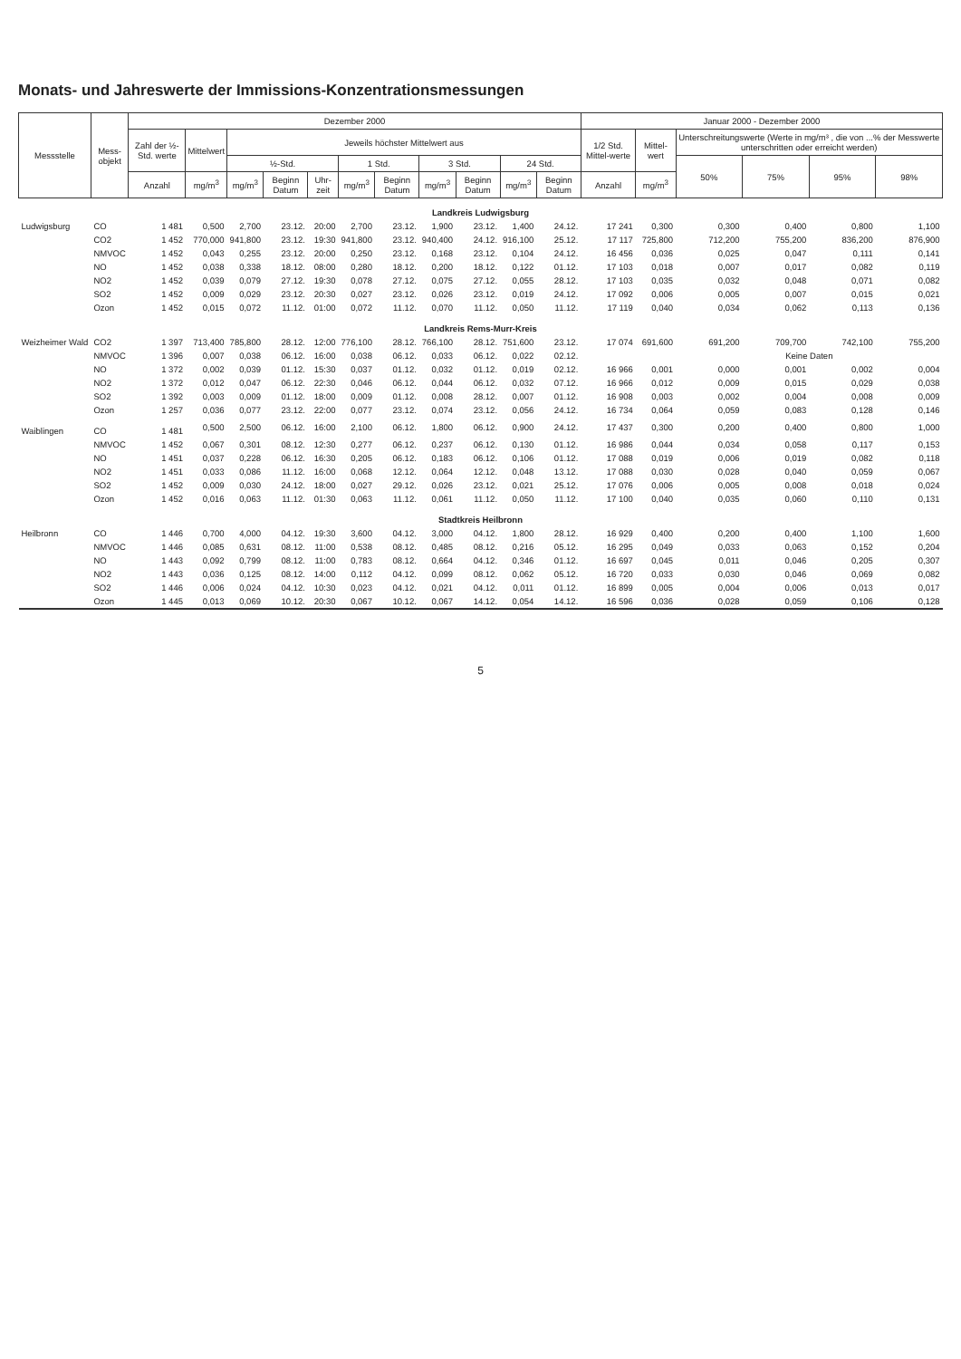Monats- und Jahreswerte der Immissions-Konzentrationsmessungen
| Messstelle | Mess- objekt | Dezember 2000 | | | | | | | | | | | Januar 2000 - Dezember 2000 | | | | | |
| --- | --- | --- | --- | --- | --- | --- | --- | --- | --- | --- | --- | --- | --- | --- | --- | --- | --- | --- |
| | | Zahl der ½-Std. werte | Mittelwert | Jeweils höchster Mittelwert aus | | | | | | | | | 1/2 Std. Mittel-werte | Mittel-wert | Unterschreitungswerte (Werte in mg/m³ , die von ...% der Messwerte unterschritten oder erreicht werden) | | | |
| | | | | ½-Std. | | | 1 Std. | | 3 Std. | | 24 Std. | | | | 50% | 75% | 95% | 98% |
| | | Anzahl | mg/m<sup>3</sup> | mg/m<sup>3</sup> | Beginn Datum | Uhr-zeit | mg/m<sup>3</sup> | Beginn Datum | mg/m<sup>3</sup> | Beginn Datum | mg/m<sup>3</sup> | Beginn Datum | Anzahl | mg/m<sup>3</sup> | | | | |
| Landkreis Ludwigsburg | | | | | | | | | | | | | | | | | | |
| Ludwigsburg | CO | 1 481 | 0,500 | 2,700 | 23.12. | 20:00 | 2,700 | 23.12. | 1,900 | 23.12. | 1,400 | 24.12. | 17 241 | 0,300 | 0,300 | 0,400 | 0,800 | 1,100 |
| | CO2 | 1 452 | 770,000 | 941,800 | 23.12. | 19:30 | 941,800 | 23.12. | 940,400 | 24.12. | 916,100 | 25.12. | 17 117 | 725,800 | 712,200 | 755,200 | 836,200 | 876,900 |
| | NMVOC | 1 452 | 0,043 | 0,255 | 23.12. | 20:00 | 0,250 | 23.12. | 0,168 | 23.12. | 0,104 | 24.12. | 16 456 | 0,036 | 0,025 | 0,047 | 0,111 | 0,141 |
| | NO | 1 452 | 0,038 | 0,338 | 18.12. | 08:00 | 0,280 | 18.12. | 0,200 | 18.12. | 0,122 | 01.12. | 17 103 | 0,018 | 0,007 | 0,017 | 0,082 | 0,119 |
| | NO2 | 1 452 | 0,039 | 0,079 | 27.12. | 19:30 | 0,078 | 27.12. | 0,075 | 27.12. | 0,055 | 28.12. | 17 103 | 0,035 | 0,032 | 0,048 | 0,071 | 0,082 |
| | SO2 | 1 452 | 0,009 | 0,029 | 23.12. | 20:30 | 0,027 | 23.12. | 0,026 | 23.12. | 0,019 | 24.12. | 17 092 | 0,006 | 0,005 | 0,007 | 0,015 | 0,021 |
| | Ozon | 1 452 | 0,015 | 0,072 | 11.12. | 01:00 | 0,072 | 11.12. | 0,070 | 11.12. | 0,050 | 11.12. | 17 119 | 0,040 | 0,034 | 0,062 | 0,113 | 0,136 |
| Landkreis Rems-Murr-Kreis | | | | | | | | | | | | | | | | | | |
| Weizheimer Wald | CO2 | 1 397 | 713,400 | 785,800 | 28.12. | 12:00 | 776,100 | 28.12. | 766,100 | 28.12. | 751,600 | 23.12. | 17 074 | 691,600 | 691,200 | 709,700 | 742,100 | 755,200 |
| | NMVOC | 1 396 | 0,007 | 0,038 | 06.12. | 16:00 | 0,038 | 06.12. | 0,033 | 06.12. | 0,022 | 02.12. | | | Keine Daten | | | |
| | NO | 1 372 | 0,002 | 0,039 | 01.12. | 15:30 | 0,037 | 01.12. | 0,032 | 01.12. | 0,019 | 02.12. | 16 966 | 0,001 | 0,000 | 0,001 | 0,002 | 0,004 |
| | NO2 | 1 372 | 0,012 | 0,047 | 06.12. | 22:30 | 0,046 | 06.12. | 0,044 | 06.12. | 0,032 | 07.12. | 16 966 | 0,012 | 0,009 | 0,015 | 0,029 | 0,038 |
| | SO2 | 1 392 | 0,003 | 0,009 | 01.12. | 18:00 | 0,009 | 01.12. | 0,008 | 28.12. | 0,007 | 01.12. | 16 908 | 0,003 | 0,002 | 0,004 | 0,008 | 0,009 |
| | Ozon | 1 257 | 0,036 | 0,077 | 23.12. | 22:00 | 0,077 | 23.12. | 0,074 | 23.12. | 0,056 | 24.12. | 16 734 | 0,064 | 0,059 | 0,083 | 0,128 | 0,146 |
| Waiblingen | CO | 1 481 | 0,500 | 2,500 | 06.12. | 16:00 | 2,100 | 06.12. | 1,800 | 06.12. | 0,900 | 24.12. | 17 437 | 0,300 | 0,200 | 0,400 | 0,800 | 1,000 |
| | NMVOC | 1 452 | 0,067 | 0,301 | 08.12. | 12:30 | 0,277 | 06.12. | 0,237 | 06.12. | 0,130 | 01.12. | 16 986 | 0,044 | 0,034 | 0,058 | 0,117 | 0,153 |
| | NO | 1 451 | 0,037 | 0,228 | 06.12. | 16:30 | 0,205 | 06.12. | 0,183 | 06.12. | 0,106 | 01.12. | 17 088 | 0,019 | 0,006 | 0,019 | 0,082 | 0,118 |
| | NO2 | 1 451 | 0,033 | 0,086 | 11.12. | 16:00 | 0,068 | 12.12. | 0,064 | 12.12. | 0,048 | 13.12. | 17 088 | 0,030 | 0,028 | 0,040 | 0,059 | 0,067 |
| | SO2 | 1 452 | 0,009 | 0,030 | 24.12. | 18:00 | 0,027 | 29.12. | 0,026 | 23.12. | 0,021 | 25.12. | 17 076 | 0,006 | 0,005 | 0,008 | 0,018 | 0,024 |
| | Ozon | 1 452 | 0,016 | 0,063 | 11.12. | 01:30 | 0,063 | 11.12. | 0,061 | 11.12. | 0,050 | 11.12. | 17 100 | 0,040 | 0,035 | 0,060 | 0,110 | 0,131 |
| Stadtkreis Heilbronn | | | | | | | | | | | | | | | | | | |
| Heilbronn | CO | 1 446 | 0,700 | 4,000 | 04.12. | 19:30 | 3,600 | 04.12. | 3,000 | 04.12. | 1,800 | 28.12. | 16 929 | 0,400 | 0,200 | 0,400 | 1,100 | 1,600 |
| | NMVOC | 1 446 | 0,085 | 0,631 | 08.12. | 11:00 | 0,538 | 08.12. | 0,485 | 08.12. | 0,216 | 05.12. | 16 295 | 0,049 | 0,033 | 0,063 | 0,152 | 0,204 |
| | NO | 1 443 | 0,092 | 0,799 | 08.12. | 11:00 | 0,783 | 08.12. | 0,664 | 04.12. | 0,346 | 01.12. | 16 697 | 0,045 | 0,011 | 0,046 | 0,205 | 0,307 |
| | NO2 | 1 443 | 0,036 | 0,125 | 08.12. | 14:00 | 0,112 | 04.12. | 0,099 | 08.12. | 0,062 | 05.12. | 16 720 | 0,033 | 0,030 | 0,046 | 0,069 | 0,082 |
| | SO2 | 1 446 | 0,006 | 0,024 | 04.12. | 10:30 | 0,023 | 04.12. | 0,021 | 04.12. | 0,011 | 01.12. | 16 899 | 0,005 | 0,004 | 0,006 | 0,013 | 0,017 |
| | Ozon | 1 445 | 0,013 | 0,069 | 10.12. | 20:30 | 0,067 | 10.12. | 0,067 | 14.12. | 0,054 | 14.12. | 16 596 | 0,036 | 0,028 | 0,059 | 0,106 | 0,128 |
5